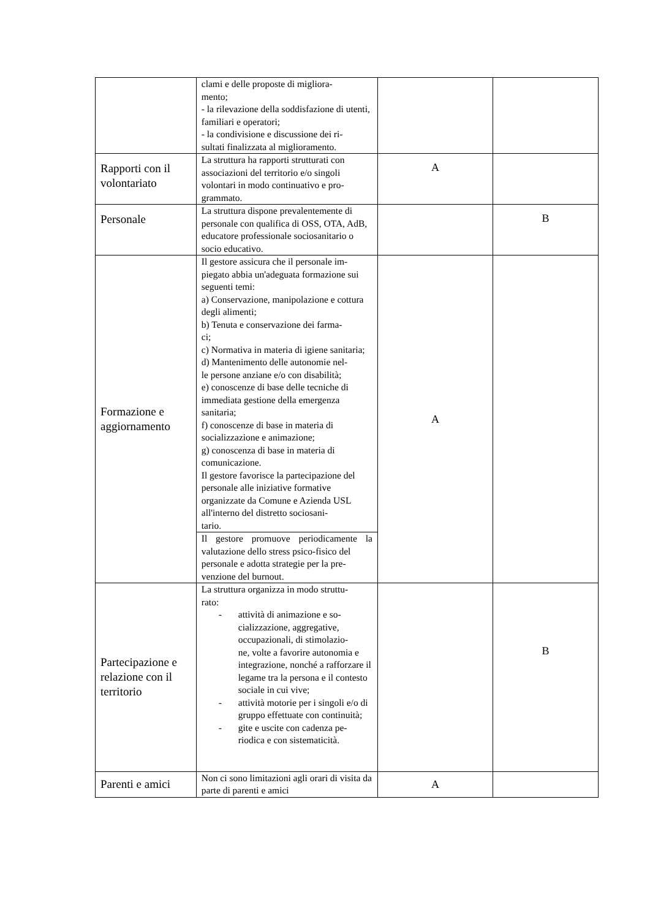| | clami e delle proposte di migliora- mento; - la rilevazione della soddisfazione di utenti, familiari e operatori; - la condivisione e discussione dei ri- sultati finalizzata al miglioramento. | | |
| Rapporti con il volontariato | La struttura ha rapporti strutturati con associazioni del territorio e/o singoli volontari in modo continuativo e pro- grammato. | A | |
| Personale | La struttura dispone prevalentemente di personale con qualifica di OSS, OTA, AdB, educatore professionale sociosanitario o socio educativo. | | B |
| Formazione e aggiornamento | Il gestore assicura che il personale im- piegato abbia un'adeguata formazione sui seguenti temi: a) Conservazione, manipolazione e cottura degli alimenti; b) Tenuta e conservazione dei farma- ci; c) Normativa in materia di igiene sanitaria; d) Mantenimento delle autonomie nel- le persone anziane e/o con disabilità; e) conoscenze di base delle tecniche di immediata gestione della emergenza sanitaria; f) conoscenze di base in materia di socializzazione e animazione; g) conoscenza di base in materia di comunicazione. Il gestore favorisce la partecipazione del personale alle iniziative formative organizzate da Comune e Azienda USL all'interno del distretto sociosani- tario. | A | |
| | Il gestore promuove periodicamente la valutazione dello stress psico-fisico del personale e adotta strategie per la pre- venzione del burnout. | | |
| Partecipazione e relazione con il territorio | La struttura organizza in modo struttu- rato: - attività di animazione e so- cializzazione, aggregative, occupazionali, di stimolazio- ne, volte a favorire autonomia e integrazione, nonché a rafforzare il legame tra la persona e il contesto sociale in cui vive; - attività motorie per i singoli e/o di gruppo effettuate con continuità; - gite e uscite con cadenza pe- riodica e con sistematicità. | | B |
| Parenti e amici | Non ci sono limitazioni agli orari di visita da parte di parenti e amici | A | |